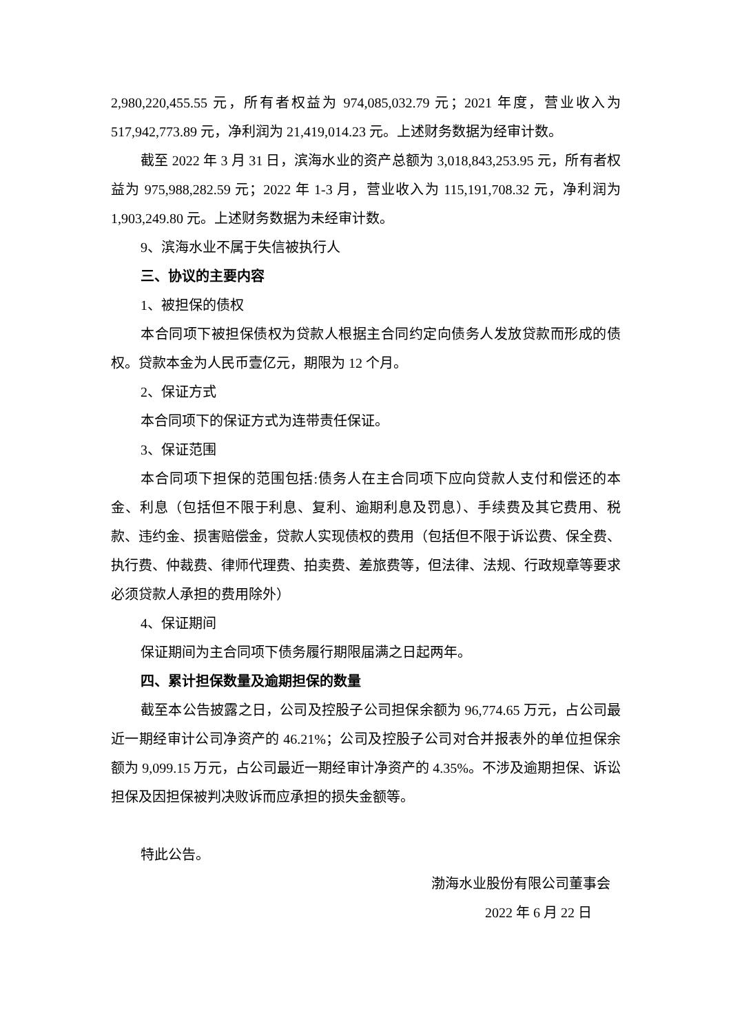2,980,220,455.55 元，所有者权益为 974,085,032.79 元；2021 年度，营业收入为 517,942,773.89 元，净利润为 21,419,014.23 元。上述财务数据为经审计数。
截至 2022 年 3 月 31 日，滨海水业的资产总额为 3,018,843,253.95 元，所有者权益为 975,988,282.59 元；2022 年 1-3 月，营业收入为 115,191,708.32 元，净利润为 1,903,249.80 元。上述财务数据为未经审计数。
9、滨海水业不属于失信被执行人
三、协议的主要内容
1、被担保的债权
本合同项下被担保债权为贷款人根据主合同约定向债务人发放贷款而形成的债权。贷款本金为人民币壹亿元，期限为 12 个月。
2、保证方式
本合同项下的保证方式为连带责任保证。
3、保证范围
本合同项下担保的范围包括:债务人在主合同项下应向贷款人支付和偿还的本金、利息（包括但不限于利息、复利、逾期利息及罚息）、手续费及其它费用、税款、违约金、损害赔偿金，贷款人实现债权的费用（包括但不限于诉讼费、保全费、执行费、仲裁费、律师代理费、拍卖费、差旅费等，但法律、法规、行政规章等要求必须贷款人承担的费用除外）
4、保证期间
保证期间为主合同项下债务履行期限届满之日起两年。
四、累计担保数量及逾期担保的数量
截至本公告披露之日，公司及控股子公司担保余额为 96,774.65 万元，占公司最近一期经审计公司净资产的 46.21%；公司及控股子公司对合并报表外的单位担保余额为 9,099.15 万元，占公司最近一期经审计净资产的 4.35%。不涉及逾期担保、诉讼担保及因担保被判决败诉而应承担的损失金额等。
特此公告。
渤海水业股份有限公司董事会
2022 年 6 月 22 日